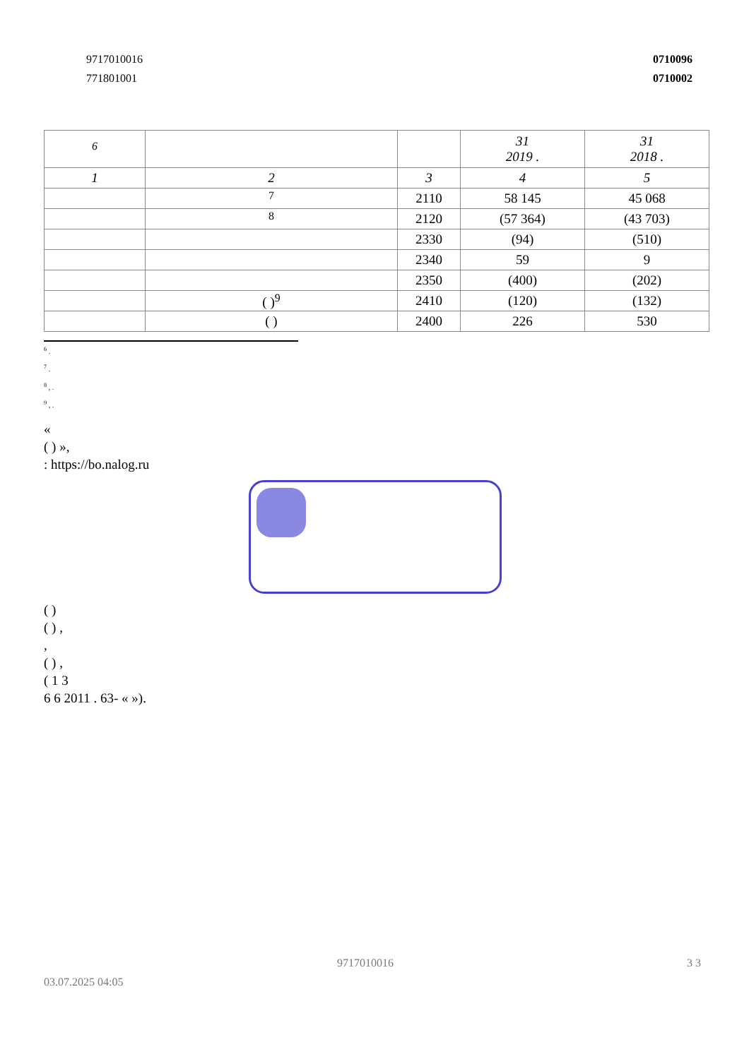9717010016
771801001
0710096
0710002
| <sup>6</sup> | | | 31 2019 . | 31 2018 . |
| --- | --- | --- | --- | --- |
| 1 | 2 | 3 | 4 | 5 |
| | <sup>7</sup> | 2110 | 58 145 | 45 068 |
| | <sup>8</sup> | 2120 | (57 364) | (43 703) |
| | | 2330 | (94) | (510) |
| | | 2340 | 59 | 9 |
| | | 2350 | (400) | (202) |
| | ( )<sup>9</sup> | 2410 | (120) | (132) |
| | ( ) | 2400 | 226 | 530 |
<sup>6</sup> .
<sup>7</sup> .
<sup>8</sup> , .
<sup>9</sup> , .
«
( ) »,
: https://bo.nalog.ru
( )
( ) ,
,
( ) ,
( 1 3
6 6 2011 . 63- « »).
9717010016 3 3
03.07.2025 04:05